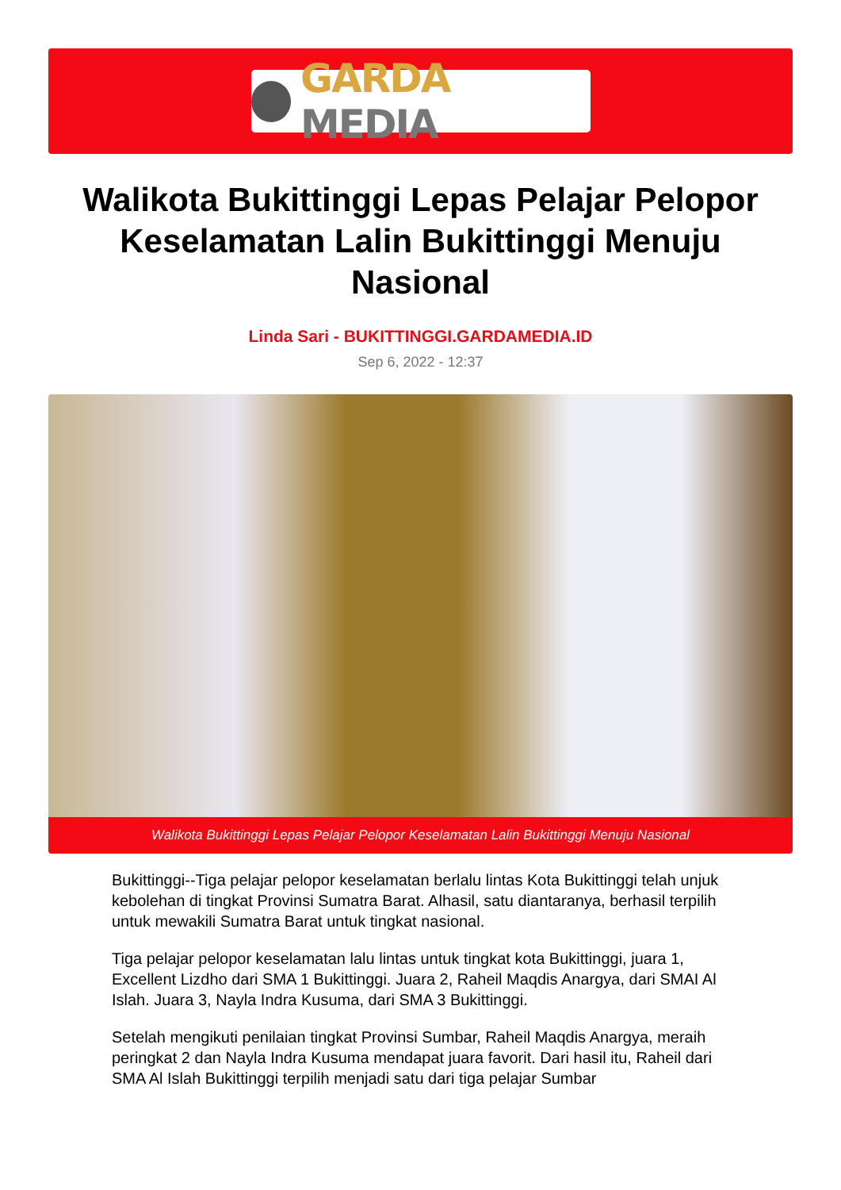GARDA MEDIA
Walikota Bukittinggi Lepas Pelajar Pelopor Keselamatan Lalin Bukittinggi Menuju Nasional
Linda Sari - BUKITTINGGI.GARDAMEDIA.ID
Sep 6, 2022 - 12:37
Walikota Bukittinggi Lepas Pelajar Pelopor Keselamatan Lalin Bukittinggi Menuju Nasional
Bukittinggi--Tiga pelajar pelopor keselamatan berlalu lintas Kota Bukittinggi telah unjuk kebolehan di tingkat Provinsi Sumatra Barat. Alhasil, satu diantaranya, berhasil terpilih untuk mewakili Sumatra Barat untuk tingkat nasional.
Tiga pelajar pelopor keselamatan lalu lintas untuk tingkat kota Bukittinggi, juara 1, Excellent Lizdho dari SMA 1 Bukittinggi. Juara 2, Raheil Maqdis Anargya, dari SMAI Al Islah. Juara 3, Nayla Indra Kusuma, dari SMA 3 Bukittinggi.
Setelah mengikuti penilaian tingkat Provinsi Sumbar, Raheil Maqdis Anargya, meraih peringkat 2 dan Nayla Indra Kusuma mendapat juara favorit. Dari hasil itu, Raheil dari SMA Al Islah Bukittinggi terpilih menjadi satu dari tiga pelajar Sumbar